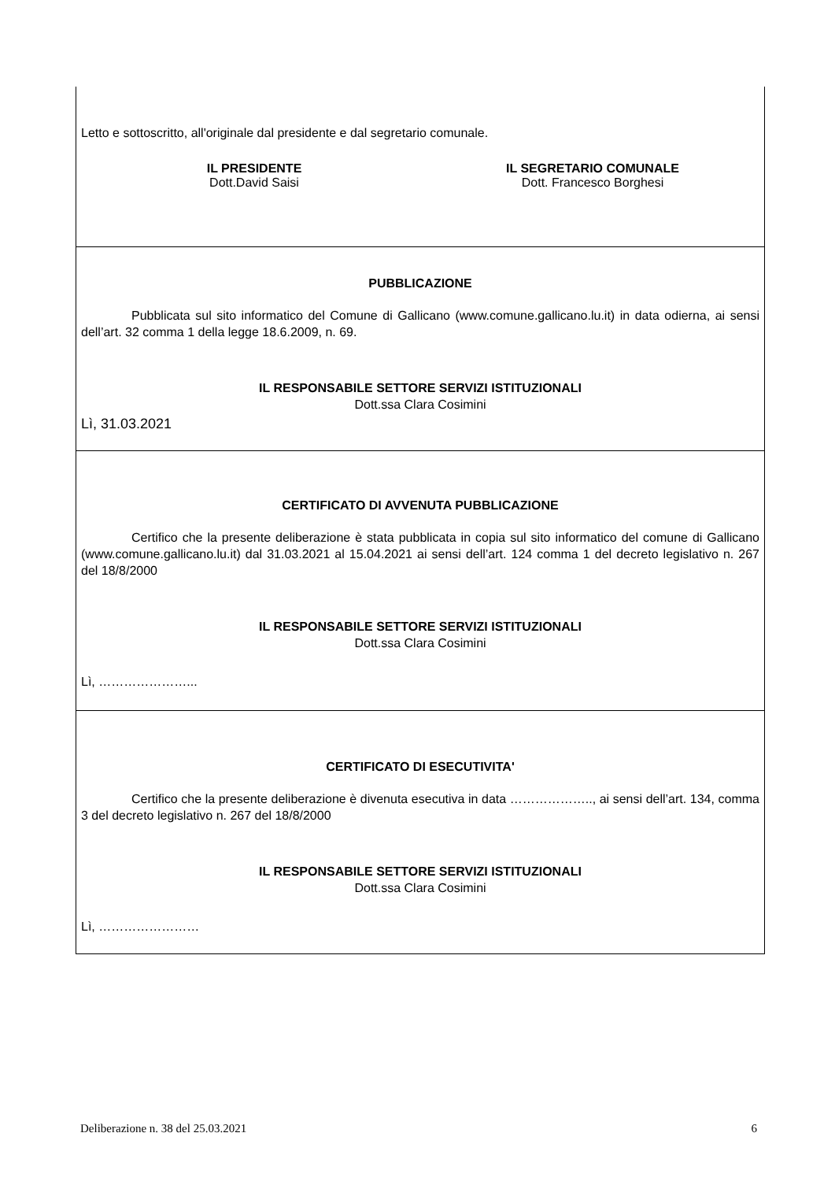Letto e sottoscritto, all'originale dal presidente e dal segretario comunale.
IL PRESIDENTE
Dott.David Saisi
IL SEGRETARIO COMUNALE
Dott. Francesco Borghesi
PUBBLICAZIONE
Pubblicata sul sito informatico del Comune di Gallicano (www.comune.gallicano.lu.it) in data odierna, ai sensi dell’art. 32 comma 1 della legge 18.6.2009, n. 69.
IL RESPONSABILE SETTORE SERVIZI ISTITUZIONALI
Dott.ssa Clara Cosimini
Lì, 31.03.2021
CERTIFICATO DI AVVENUTA PUBBLICAZIONE
Certifico che la presente deliberazione è stata pubblicata in copia sul sito informatico del comune di Gallicano (www.comune.gallicano.lu.it) dal 31.03.2021 al 15.04.2021 ai sensi dell’art. 124 comma 1 del decreto legislativo n. 267 del 18/8/2000
IL RESPONSABILE SETTORE SERVIZI ISTITUZIONALI
Dott.ssa Clara Cosimini
Lì, …………………...
CERTIFICATO DI ESECUTIVITA'
Certifico che la presente deliberazione è divenuta esecutiva in data ……………….., ai sensi dell’art. 134, comma 3 del decreto legislativo n. 267 del 18/8/2000
IL RESPONSABILE SETTORE SERVIZI ISTITUZIONALI
Dott.ssa Clara Cosimini
Lì, ……………………
Deliberazione n. 38 del 25.03.2021 6